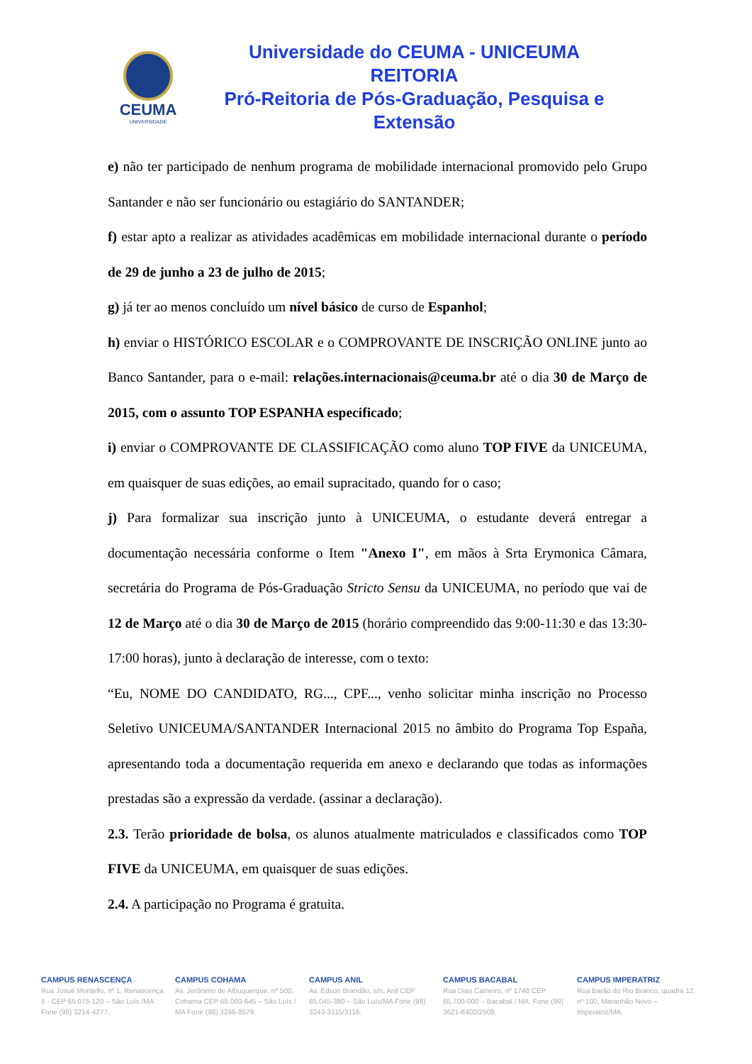CEUMA
UNIVERSIDADE
Universidade do CEUMA - UNICEUMA
REITORIA
Pró-Reitoria de Pós-Graduação, Pesquisa e Extensão
e) não ter participado de nenhum programa de mobilidade internacional promovido pelo Grupo Santander e não ser funcionário ou estagiário do SANTANDER;
f) estar apto a realizar as atividades acadêmicas em mobilidade internacional durante o período de 29 de junho a 23 de julho de 2015;
g) já ter ao menos concluído um nível básico de curso de Espanhol;
h) enviar o HISTÓRICO ESCOLAR e o COMPROVANTE DE INSCRIÇÃO ONLINE junto ao Banco Santander, para o e-mail: relações.internacionais@ceuma.br até o dia 30 de Março de 2015, com o assunto TOP ESPANHA especificado;
i) enviar o COMPROVANTE DE CLASSIFICAÇÃO como aluno TOP FIVE da UNICEUMA, em quaisquer de suas edições, ao email supracitado, quando for o caso;
j) Para formalizar sua inscrição junto à UNICEUMA, o estudante deverá entregar a documentação necessária conforme o Item "Anexo I", em mãos à Srta Erymonica Câmara, secretária do Programa de Pós-Graduação Stricto Sensu da UNICEUMA, no período que vai de 12 de Março até o dia 30 de Março de 2015 (horário compreendido das 9:00-11:30 e das 13:30-17:00 horas), junto à declaração de interesse, com o texto:
“Eu, NOME DO CANDIDATO, RG..., CPF..., venho solicitar minha inscrição no Processo Seletivo UNICEUMA/SANTANDER Internacional 2015 no âmbito do Programa Top España, apresentando toda a documentação requerida em anexo e declarando que todas as informações prestadas são a expressão da verdade. (assinar a declaração).
2.3. Terão prioridade de bolsa, os alunos atualmente matriculados e classificados como TOP FIVE da UNICEUMA, em quaisquer de suas edições.
2.4. A participação no Programa é gratuita.
CAMPUS RENASCENÇA
Rua Josué Montello, nº 1, Renascença II - CEP 65.075-120 – São Luís /MA Fone (98) 3214-4277.
CAMPUS COHAMA
Av. Jerônimo de Albuquerque, nº 500, Cohama CEP 65.060-645 – São Luís / MA Fone (98) 3246-8579.
CAMPUS ANIL
Av. Edson Brandão, s/n, Anil CEP 65.045-380 – São Luís/MA Fone (98) 3243-3115/3116.
CAMPUS BACABAL
Rua Dias Carneiro, nº 1748 CEP 65.700-000 – Bacabal / MA. Fone (99) 3621-8402/2509.
CAMPUS IMPERATRIZ
Rua Barão do Rio Branco, quadra 12, nº 100, Maranhão Novo – Imperatriz/MA.